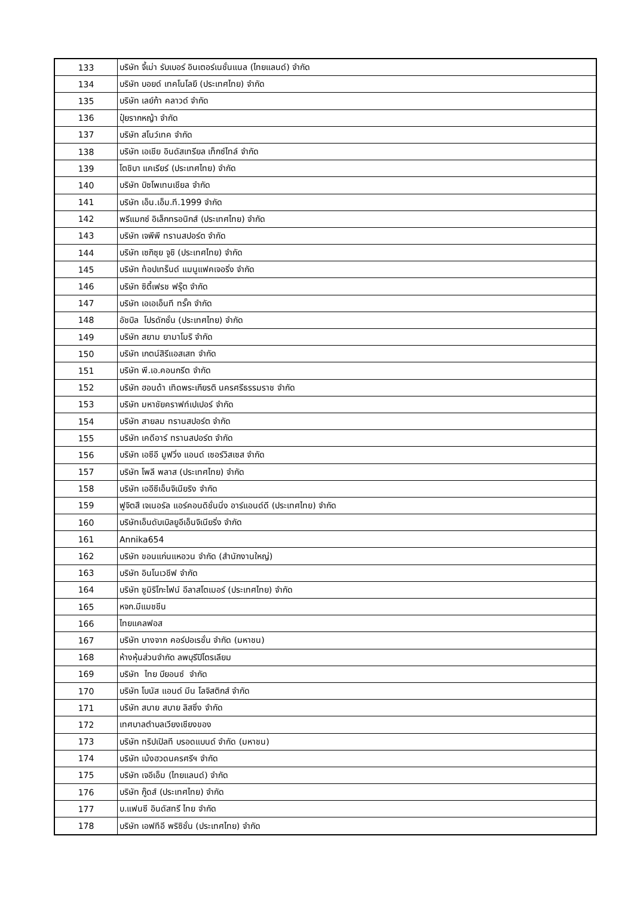| 133 | บริษัท จี้เม่า รับเบอร์ อินเตอร์เนชั่นแนล (ไทยแลนด์) จำกัด |
| 134 | บริษัท บอยด์ เทคโนโลยี (ประเทศไทย) จำกัด |
| 135 | บริษัท เลย์ก้า คลาวด์ จำกัด |
| 136 | ปุ๋ยรากหญ้า จำกัด |
| 137 | บริษัท สโนว์เทค จำกัด |
| 138 | บริษัท เอเชีย อินดัสเทรียล เท็กซ์ไทล์ จำกัด |
| 139 | โตชิบา แคเรียร์ (ประเทศไทย) จำกัด |
| 140 | บริษัท บิซโพเทนเชียล จำกัด |
| 141 | บริษัท เอ็น.เอ็ม.ที.1999 จำกัด |
| 142 | พรีแมกซ์ อิเล็กทรอนิกส์ (ประเทศไทย) จำกัด |
| 143 | บริษัท เจพีพี ทรานสปอร์ต จำกัด |
| 144 | บริษัท เซกิซุย จูชิ (ประเทศไทย) จำกัด |
| 145 | บริษัท ท้อปเทร็นด์ แมนูแฟคเจอริ่ง จำกัด |
| 146 | บริษัท ซิตี้เฟรช ฟรุ๊ต จำกัด |
| 147 | บริษัท เอเอเอ็นที ทรั๊ค จำกัด |
| 148 | อัชบิล โปรดักชั่น (ประเทศไทย) จำกัด |
| 149 | บริษัท สยาม ยามาโมริ จำกัด |
| 150 | บริษัท เกตน์สิรีแอสเสท จำกัด |
| 151 | บริษัท พี.เอ.คอนกรีต จำกัด |
| 152 | บริษัท ฮอนด้า เทิดพระเกียรติ นครศรีธรรมราช จำกัด |
| 153 | บริษัท มหาชัยคราฟท์เปเปอร์ จำกัด |
| 154 | บริษัท สายลม ทรานสปอร์ต จำกัด |
| 155 | บริษัท เคดีอาร์ ทรานสปอร์ต จำกัด |
| 156 | บริษัท เอซีอี มูฟวิ่ง แอนด์ เซอร์วิสเซส จำกัด |
| 157 | บริษัท โพลี พลาส (ประเทศไทย) จำกัด |
| 158 | บริษัท เออีซีเอ็นจิเนียริง จำกัด |
| 159 | ฟูจิตสึ เจเนอรัล แอร์คอนดิชั่นนิ่ง อาร์แอนด์ดี (ประเทศไทย) จำกัด |
| 160 | บริษัทเอ็นดับเบิลยูอีเอ็นจิเนียริ่ง จำกัด |
| 161 | Annika654 |
| 162 | บริษัท ขอนแก่นแหอวน จำกัด (สำนักงานใหญ่) |
| 163 | บริษัท อินโนเวชีฟ จำกัด |
| 164 | บริษัท ซูมิริโกะไฟน์ อีลาสโตเมอร์ (ประเทศไทย) จำกัด |
| 165 | หจก.มีแมชชีน |
| 166 | ไทยแคลฟอส |
| 167 | บริษัท บางจาก คอร์ปอเรชั่น จำกัด (มหาชน) |
| 168 | ห้างหุ้นส่วนจำกัด ลพบุรีปิโตรเลียม |
| 169 | บริษัท ไทย บียอนซ์ จำกัด |
| 170 | บริษัท โบนัส แอนด์ มีน โลจิสติกส์ จำกัด |
| 171 | บริษัท สบาย สบาย ลิสซิ่ง จำกัด |
| 172 | เทศบาลตำบลเวียงเชียงของ |
| 173 | บริษัท ทริปเปิลที บรอดแบนด์ จำกัด (มหาชน) |
| 174 | บริษัท เม้งฮวดนครศรีฯ จำกัด |
| 175 | บริษัท เจอีเอ็ม (ไทยแลนด์) จำกัด |
| 176 | บริษัท กู๊ดส์ (ประเทศไทย) จำกัด |
| 177 | บ.แฟนซี อินดัสทรี ไทย จำกัด |
| 178 | บริษัท เอฟทีอี พริซิชั่น (ประเทศไทย) จำกัด |